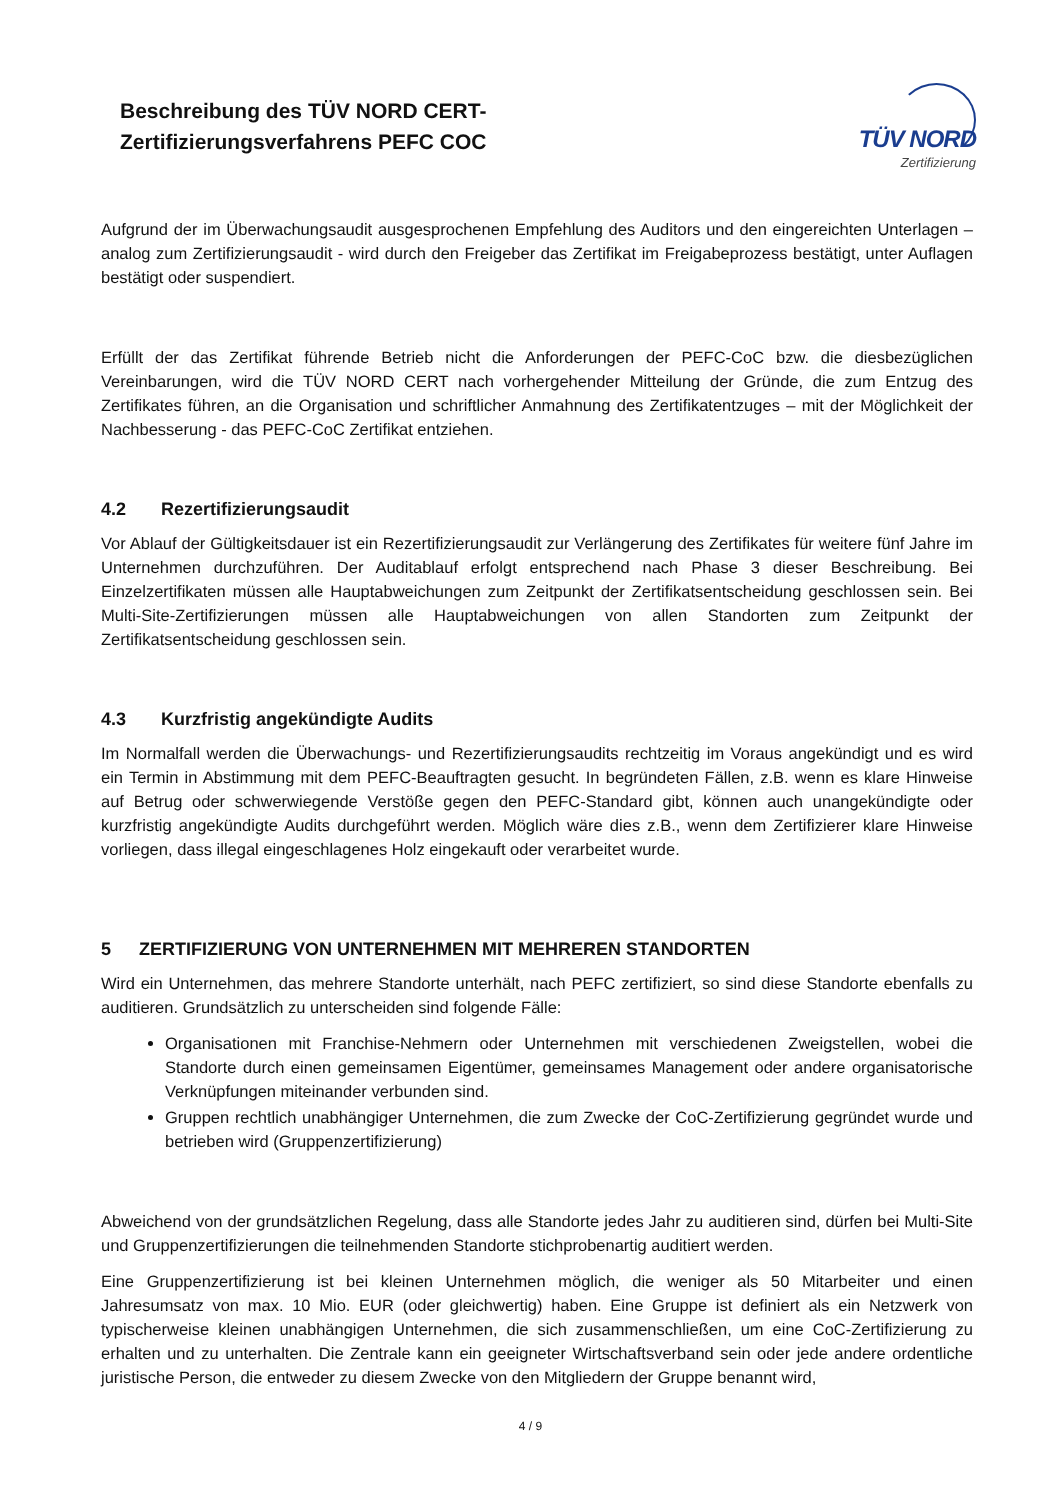Beschreibung des TÜV NORD CERT-
Zertifizierungsverfahrens PEFC COC
TÜV NORD
Zertifizierung
Aufgrund der im Überwachungsaudit ausgesprochenen Empfehlung des Auditors und den eingereichten Unterlagen – analog zum Zertifizierungsaudit - wird durch den Freigeber das Zertifikat im Freigabeprozess bestätigt, unter Auflagen bestätigt oder suspendiert.
Erfüllt der das Zertifikat führende Betrieb nicht die Anforderungen der PEFC-CoC bzw. die diesbezüglichen Vereinbarungen, wird die TÜV NORD CERT nach vorhergehender Mitteilung der Gründe, die zum Entzug des Zertifikates führen, an die Organisation und schriftlicher Anmahnung des Zertifikatentzuges – mit der Möglichkeit der Nachbesserung - das PEFC-CoC Zertifikat entziehen.
4.2 Rezertifizierungsaudit
Vor Ablauf der Gültigkeitsdauer ist ein Rezertifizierungsaudit zur Verlängerung des Zertifikates für weitere fünf Jahre im Unternehmen durchzuführen. Der Auditablauf erfolgt entsprechend nach Phase 3 dieser Beschreibung. Bei Einzelzertifikaten müssen alle Hauptabweichungen zum Zeitpunkt der Zertifikatsentscheidung geschlossen sein. Bei Multi-Site-Zertifizierungen müssen alle Hauptabweichungen von allen Standorten zum Zeitpunkt der Zertifikatsentscheidung geschlossen sein.
4.3 Kurzfristig angekündigte Audits
Im Normalfall werden die Überwachungs- und Rezertifizierungsaudits rechtzeitig im Voraus angekündigt und es wird ein Termin in Abstimmung mit dem PEFC-Beauftragten gesucht. In begründeten Fällen, z.B. wenn es klare Hinweise auf Betrug oder schwerwiegende Verstöße gegen den PEFC-Standard gibt, können auch unangekündigte oder kurzfristig angekündigte Audits durchgeführt werden. Möglich wäre dies z.B., wenn dem Zertifizierer klare Hinweise vorliegen, dass illegal eingeschlagenes Holz eingekauft oder verarbeitet wurde.
5 ZERTIFIZIERUNG VON UNTERNEHMEN MIT MEHREREN STANDORTEN
Wird ein Unternehmen, das mehrere Standorte unterhält, nach PEFC zertifiziert, so sind diese Standorte ebenfalls zu auditieren. Grundsätzlich zu unterscheiden sind folgende Fälle:
Organisationen mit Franchise-Nehmern oder Unternehmen mit verschiedenen Zweigstellen, wobei die Standorte durch einen gemeinsamen Eigentümer, gemeinsames Management oder andere organisatorische Verknüpfungen miteinander verbunden sind.
Gruppen rechtlich unabhängiger Unternehmen, die zum Zwecke der CoC-Zertifizierung gegründet wurde und betrieben wird (Gruppenzertifizierung)
Abweichend von der grundsätzlichen Regelung, dass alle Standorte jedes Jahr zu auditieren sind, dürfen bei Multi-Site und Gruppenzertifizierungen die teilnehmenden Standorte stichprobenartig auditiert werden.
Eine Gruppenzertifizierung ist bei kleinen Unternehmen möglich, die weniger als 50 Mitarbeiter und einen Jahresumsatz von max. 10 Mio. EUR (oder gleichwertig) haben. Eine Gruppe ist definiert als ein Netzwerk von typischerweise kleinen unabhängigen Unternehmen, die sich zusammenschließen, um eine CoC-Zertifizierung zu erhalten und zu unterhalten. Die Zentrale kann ein geeigneter Wirtschaftsverband sein oder jede andere ordentliche juristische Person, die entweder zu diesem Zwecke von den Mitgliedern der Gruppe benannt wird,
4 / 9